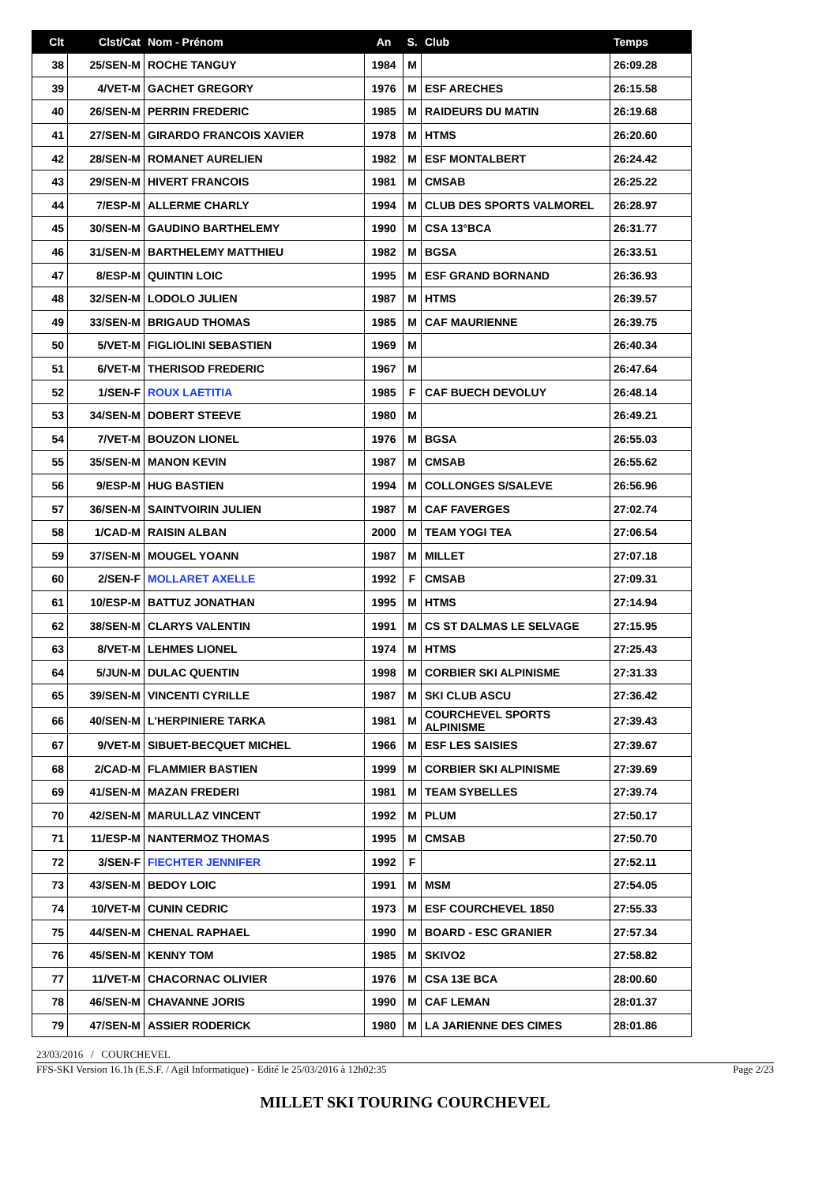| Clt | Clst/Cat | Nom - Prénom | An | S. | Club | Temps |
| --- | --- | --- | --- | --- | --- | --- |
| 38 | 25/SEN-M | ROCHE TANGUY | 1984 | M | | 26:09.28 |
| 39 | 4/VET-M | GACHET GREGORY | 1976 | M | ESF ARECHES | 26:15.58 |
| 40 | 26/SEN-M | PERRIN FREDERIC | 1985 | M | RAIDEURS DU MATIN | 26:19.68 |
| 41 | 27/SEN-M | GIRARDO FRANCOIS XAVIER | 1978 | M | HTMS | 26:20.60 |
| 42 | 28/SEN-M | ROMANET AURELIEN | 1982 | M | ESF MONTALBERT | 26:24.42 |
| 43 | 29/SEN-M | HIVERT FRANCOIS | 1981 | M | CMSAB | 26:25.22 |
| 44 | 7/ESP-M | ALLERME CHARLY | 1994 | M | CLUB DES SPORTS VALMOREL | 26:28.97 |
| 45 | 30/SEN-M | GAUDINO BARTHELEMY | 1990 | M | CSA 13°BCA | 26:31.77 |
| 46 | 31/SEN-M | BARTHELEMY MATTHIEU | 1982 | M | BGSA | 26:33.51 |
| 47 | 8/ESP-M | QUINTIN LOIC | 1995 | M | ESF GRAND BORNAND | 26:36.93 |
| 48 | 32/SEN-M | LODOLO JULIEN | 1987 | M | HTMS | 26:39.57 |
| 49 | 33/SEN-M | BRIGAUD THOMAS | 1985 | M | CAF MAURIENNE | 26:39.75 |
| 50 | 5/VET-M | FIGLIOLINI SEBASTIEN | 1969 | M | | 26:40.34 |
| 51 | 6/VET-M | THERISOD FREDERIC | 1967 | M | | 26:47.64 |
| 52 | 1/SEN-F | ROUX LAETITIA | 1985 | F | CAF BUECH DEVOLUY | 26:48.14 |
| 53 | 34/SEN-M | DOBERT STEEVE | 1980 | M | | 26:49.21 |
| 54 | 7/VET-M | BOUZON LIONEL | 1976 | M | BGSA | 26:55.03 |
| 55 | 35/SEN-M | MANON KEVIN | 1987 | M | CMSAB | 26:55.62 |
| 56 | 9/ESP-M | HUG BASTIEN | 1994 | M | COLLONGES S/SALEVE | 26:56.96 |
| 57 | 36/SEN-M | SAINTVOIRIN JULIEN | 1987 | M | CAF FAVERGES | 27:02.74 |
| 58 | 1/CAD-M | RAISIN ALBAN | 2000 | M | TEAM YOGI TEA | 27:06.54 |
| 59 | 37/SEN-M | MOUGEL YOANN | 1987 | M | MILLET | 27:07.18 |
| 60 | 2/SEN-F | MOLLARET AXELLE | 1992 | F | CMSAB | 27:09.31 |
| 61 | 10/ESP-M | BATTUZ JONATHAN | 1995 | M | HTMS | 27:14.94 |
| 62 | 38/SEN-M | CLARYS VALENTIN | 1991 | M | CS ST DALMAS LE SELVAGE | 27:15.95 |
| 63 | 8/VET-M | LEHMES LIONEL | 1974 | M | HTMS | 27:25.43 |
| 64 | 5/JUN-M | DULAC QUENTIN | 1998 | M | CORBIER SKI ALPINISME | 27:31.33 |
| 65 | 39/SEN-M | VINCENTI CYRILLE | 1987 | M | SKI CLUB ASCU | 27:36.42 |
| 66 | 40/SEN-M | L'HERPINIERE TARKA | 1981 | M | COURCHEVEL SPORTS ALPINISME | 27:39.43 |
| 67 | 9/VET-M | SIBUET-BECQUET MICHEL | 1966 | M | ESF LES SAISIES | 27:39.67 |
| 68 | 2/CAD-M | FLAMMIER BASTIEN | 1999 | M | CORBIER SKI ALPINISME | 27:39.69 |
| 69 | 41/SEN-M | MAZAN FREDERI | 1981 | M | TEAM SYBELLES | 27:39.74 |
| 70 | 42/SEN-M | MARULLAZ VINCENT | 1992 | M | PLUM | 27:50.17 |
| 71 | 11/ESP-M | NANTERMOZ THOMAS | 1995 | M | CMSAB | 27:50.70 |
| 72 | 3/SEN-F | FIECHTER JENNIFER | 1992 | F | | 27:52.11 |
| 73 | 43/SEN-M | BEDOY LOIC | 1991 | M | MSM | 27:54.05 |
| 74 | 10/VET-M | CUNIN CEDRIC | 1973 | M | ESF COURCHEVEL 1850 | 27:55.33 |
| 75 | 44/SEN-M | CHENAL RAPHAEL | 1990 | M | BOARD - ESC GRANIER | 27:57.34 |
| 76 | 45/SEN-M | KENNY TOM | 1985 | M | SKIVO2 | 27:58.82 |
| 77 | 11/VET-M | CHACORNAC OLIVIER | 1976 | M | CSA 13E BCA | 28:00.60 |
| 78 | 46/SEN-M | CHAVANNE JORIS | 1990 | M | CAF LEMAN | 28:01.37 |
| 79 | 47/SEN-M | ASSIER RODERICK | 1980 | M | LA JARIENNE DES CIMES | 28:01.86 |
23/03/2016 / COURCHEVEL
FFS-SKI Version 16.1h (E.S.F. / Agil Informatique) - Edité le 25/03/2016 à 12h02:35 Page 2/23
MILLET SKI TOURING COURCHEVEL